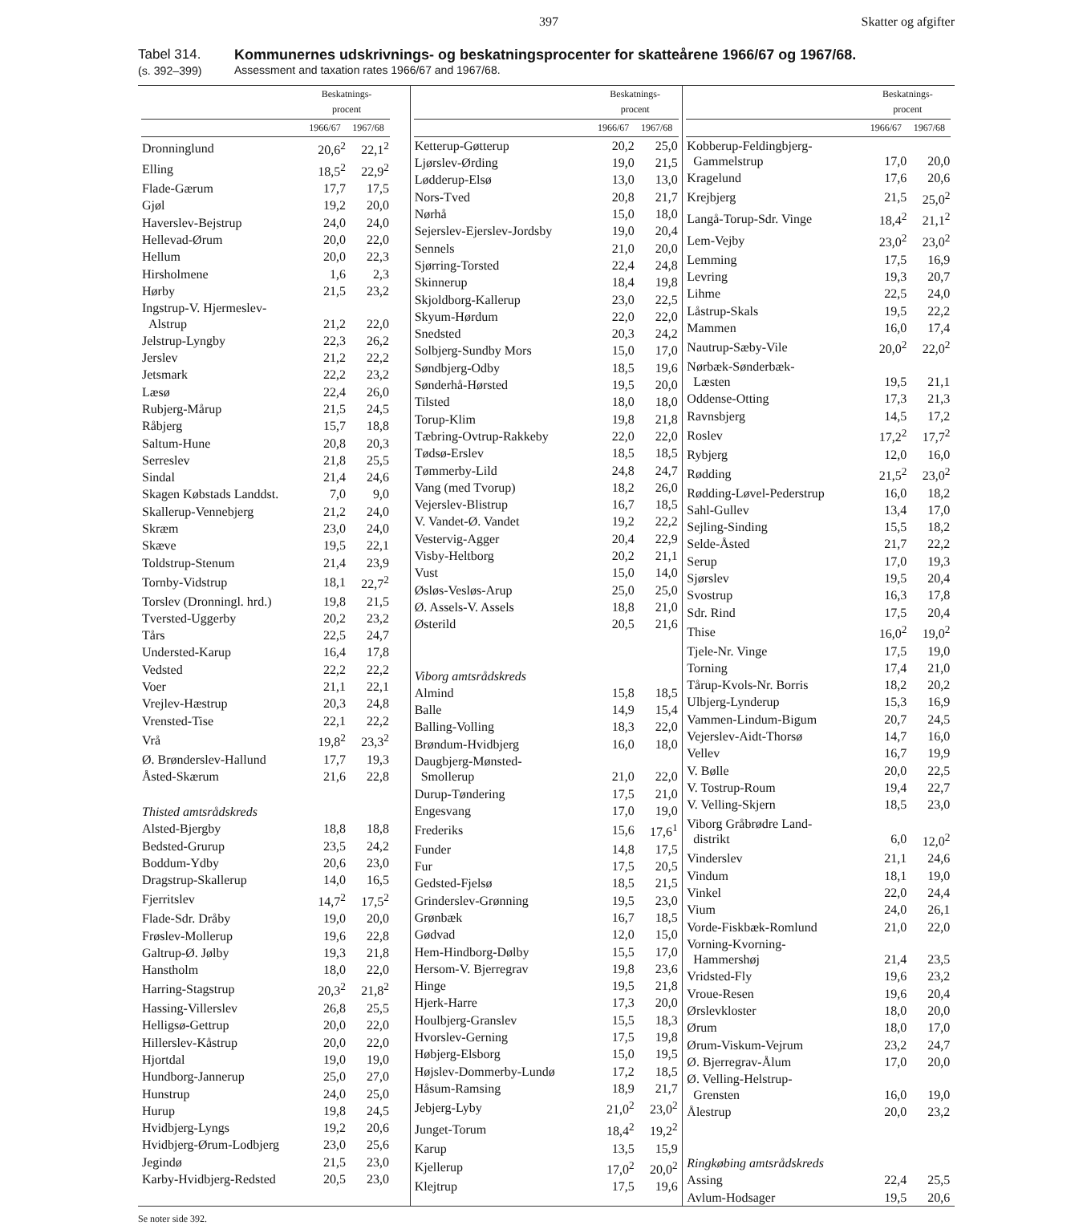397 Skatter og afgifter
Tabel 314.
(s. 392–399)
Kommunernes udskrivnings- og beskatningsprocenter for skatteårene 1966/67 og 1967/68.
Assessment and taxation rates 1966/67 and 1967/68.
| | Beskatnings- procent | |
| --- | --- | --- |
| | 1966/67 | 1967/68 |
| Dronninglund | 20,6<sup>2</sup> | 22,1<sup>2</sup> |
| Elling | 18,5<sup>2</sup> | 22,9<sup>2</sup> |
| Flade-Gærum | 17,7 | 17,5 |
| Gjøl | 19,2 | 20,0 |
| Haverslev-Bejstrup | 24,0 | 24,0 |
| Hellevad-Ørum | 20,0 | 22,0 |
| Hellum | 20,0 | 22,3 |
| Hirsholmene | 1,6 | 2,3 |
| Hørby | 21,5 | 23,2 |
| Ingstrup-V. Hjermeslev- Alstrup | 21,2 | 22,0 |
| Jelstrup-Lyngby | 22,3 | 26,2 |
| Jerslev | 21,2 | 22,2 |
| Jetsmark | 22,2 | 23,2 |
| Læsø | 22,4 | 26,0 |
| Rubjerg-Mårup | 21,5 | 24,5 |
| Råbjerg | 15,7 | 18,8 |
| Saltum-Hune | 20,8 | 20,3 |
| Serreslev | 21,8 | 25,5 |
| Sindal | 21,4 | 24,6 |
| Skagen Købstads Landdst. | 7,0 | 9,0 |
| Skallerup-Vennebjerg | 21,2 | 24,0 |
| Skræm | 23,0 | 24,0 |
| Skæve | 19,5 | 22,1 |
| Toldstrup-Stenum | 21,4 | 23,9 |
| Tornby-Vidstrup | 18,1 | 22,7<sup>2</sup> |
| Torslev (Dronningl. hrd.) | 19,8 | 21,5 |
| Tversted-Uggerby | 20,2 | 23,2 |
| Tårs | 22,5 | 24,7 |
| Understed-Karup | 16,4 | 17,8 |
| Vedsted | 22,2 | 22,2 |
| Voer | 21,1 | 22,1 |
| Vrejlev-Hæstrup | 20,3 | 24,8 |
| Vrensted-Tise | 22,1 | 22,2 |
| Vrå | 19,8<sup>2</sup> | 23,3<sup>2</sup> |
| Ø. Brønderslev-Hallund | 17,7 | 19,3 |
| Åsted-Skærum | 21,6 | 22,8 |
| Thisted amtsrådskreds | | |
| Alsted-Bjergby | 18,8 | 18,8 |
| Bedsted-Grurup | 23,5 | 24,2 |
| Boddum-Ydby | 20,6 | 23,0 |
| Dragstrup-Skallerup | 14,0 | 16,5 |
| Fjerritslev | 14,7<sup>2</sup> | 17,5<sup>2</sup> |
| Flade-Sdr. Dråby | 19,0 | 20,0 |
| Frøslev-Mollerup | 19,6 | 22,8 |
| Galtrup-Ø. Jølby | 19,3 | 21,8 |
| Hanstholm | 18,0 | 22,0 |
| Harring-Stagstrup | 20,3<sup>2</sup> | 21,8<sup>2</sup> |
| Hassing-Villerslev | 26,8 | 25,5 |
| Helligsø-Gettrup | 20,0 | 22,0 |
| Hillerslev-Kåstrup | 20,0 | 22,0 |
| Hjortdal | 19,0 | 19,0 |
| Hundborg-Jannerup | 25,0 | 27,0 |
| Hunstrup | 24,0 | 25,0 |
| Hurup | 19,8 | 24,5 |
| Hvidbjerg-Lyngs | 19,2 | 20,6 |
| Hvidbjerg-Ørum-Lodbjerg | 23,0 | 25,6 |
| Jegindø | 21,5 | 23,0 |
| Karby-Hvidbjerg-Redsted | 20,5 | 23,0 |
| | Beskatnings- procent | |
| --- | --- | --- |
| | 1966/67 | 1967/68 |
| Ketterup-Gøtterup | 20,2 | 25,0 |
| Ljørslev-Ørding | 19,0 | 21,5 |
| Lødderup-Elsø | 13,0 | 13,0 |
| Nors-Tved | 20,8 | 21,7 |
| Nørhå | 15,0 | 18,0 |
| Sejerslev-Ejerslev-Jordsby | 19,0 | 20,4 |
| Sennels | 21,0 | 20,0 |
| Sjørring-Torsted | 22,4 | 24,8 |
| Skinnerup | 18,4 | 19,8 |
| Skjoldborg-Kallerup | 23,0 | 22,5 |
| Skyum-Hørdum | 22,0 | 22,0 |
| Snedsted | 20,3 | 24,2 |
| Solbjerg-Sundby Mors | 15,0 | 17,0 |
| Søndbjerg-Odby | 18,5 | 19,6 |
| Sønderhå-Hørsted | 19,5 | 20,0 |
| Tilsted | 18,0 | 18,0 |
| Torup-Klim | 19,8 | 21,8 |
| Tæbring-Ovtrup-Rakkeby | 22,0 | 22,0 |
| Tødsø-Erslev | 18,5 | 18,5 |
| Tømmerby-Lild | 24,8 | 24,7 |
| Vang (med Tvorup) | 18,2 | 26,0 |
| Vejerslev-Blistrup | 16,7 | 18,5 |
| V. Vandet-Ø. Vandet | 19,2 | 22,2 |
| Vestervig-Agger | 20,4 | 22,9 |
| Visby-Heltborg | 20,2 | 21,1 |
| Vust | 15,0 | 14,0 |
| Øsløs-Vesløs-Arup | 25,0 | 25,0 |
| Ø. Assels-V. Assels | 18,8 | 21,0 |
| Østerild | 20,5 | 21,6 |
| Viborg amtsrådskreds | | |
| Almind | 15,8 | 18,5 |
| Balle | 14,9 | 15,4 |
| Balling-Volling | 18,3 | 22,0 |
| Brøndum-Hvidbjerg | 16,0 | 18,0 |
| Daugbjerg-Mønsted- Smollerup | 21,0 | 22,0 |
| Durup-Tøndering | 17,5 | 21,0 |
| Engesvang | 17,0 | 19,0 |
| Frederiks | 15,6 | 17,6<sup>1</sup> |
| Funder | 14,8 | 17,5 |
| Fur | 17,5 | 20,5 |
| Gedsted-Fjelsø | 18,5 | 21,5 |
| Grinderslev-Grønning | 19,5 | 23,0 |
| Grønbæk | 16,7 | 18,5 |
| Gødvad | 12,0 | 15,0 |
| Hem-Hindborg-Dølby | 15,5 | 17,0 |
| Hersom-V. Bjerregrav | 19,8 | 23,6 |
| Hinge | 19,5 | 21,8 |
| Hjerk-Harre | 17,3 | 20,0 |
| Houlbjerg-Granslev | 15,5 | 18,3 |
| Hvorslev-Gerning | 17,5 | 19,8 |
| Høbjerg-Elsborg | 15,0 | 19,5 |
| Højslev-Dommerby-Lundø | 17,2 | 18,5 |
| Håsum-Ramsing | 18,9 | 21,7 |
| Jebjerg-Lyby | 21,0<sup>2</sup> | 23,0<sup>2</sup> |
| Junget-Torum | 18,4<sup>2</sup> | 19,2<sup>2</sup> |
| Karup | 13,5 | 15,9 |
| Kjellerup | 17,0<sup>2</sup> | 20,0<sup>2</sup> |
| Klejtrup | 17,5 | 19,6 |
| | Beskatnings- procent | |
| --- | --- | --- |
| | 1966/67 | 1967/68 |
| Kobberup-Feldingbjerg- Gammelstrup | 17,0 | 20,0 |
| Kragelund | 17,6 | 20,6 |
| Krejbjerg | 21,5 | 25,0<sup>2</sup> |
| Langå-Torup-Sdr. Vinge | 18,4<sup>2</sup> | 21,1<sup>2</sup> |
| Lem-Vejby | 23,0<sup>2</sup> | 23,0<sup>2</sup> |
| Lemming | 17,5 | 16,9 |
| Levring | 19,3 | 20,7 |
| Lihme | 22,5 | 24,0 |
| Låstrup-Skals | 19,5 | 22,2 |
| Mammen | 16,0 | 17,4 |
| Nautrup-Sæby-Vile | 20,0<sup>2</sup> | 22,0<sup>2</sup> |
| Nørbæk-Sønderbæk- Læsten | 19,5 | 21,1 |
| Oddense-Otting | 17,3 | 21,3 |
| Ravnsbjerg | 14,5 | 17,2 |
| Roslev | 17,2<sup>2</sup> | 17,7<sup>2</sup> |
| Rybjerg | 12,0 | 16,0 |
| Rødding | 21,5<sup>2</sup> | 23,0<sup>2</sup> |
| Rødding-Løvel-Pederstrup | 16,0 | 18,2 |
| Sahl-Gullev | 13,4 | 17,0 |
| Sejling-Sinding | 15,5 | 18,2 |
| Selde-Åsted | 21,7 | 22,2 |
| Serup | 17,0 | 19,3 |
| Sjørslev | 19,5 | 20,4 |
| Svostrup | 16,3 | 17,8 |
| Sdr. Rind | 17,5 | 20,4 |
| Thise | 16,0<sup>2</sup> | 19,0<sup>2</sup> |
| Tjele-Nr. Vinge | 17,5 | 19,0 |
| Torning | 17,4 | 21,0 |
| Tårup-Kvols-Nr. Borris | 18,2 | 20,2 |
| Ulbjerg-Lynderup | 15,3 | 16,9 |
| Vammen-Lindum-Bigum | 20,7 | 24,5 |
| Vejerslev-Aidt-Thorsø | 14,7 | 16,0 |
| Vellev | 16,7 | 19,9 |
| V. Bølle | 20,0 | 22,5 |
| V. Tostrup-Roum | 19,4 | 22,7 |
| V. Velling-Skjern | 18,5 | 23,0 |
| Viborg Gråbrødre Land- distrikt | 6,0 | 12,0<sup>2</sup> |
| Vinderslev | 21,1 | 24,6 |
| Vindum | 18,1 | 19,0 |
| Vinkel | 22,0 | 24,4 |
| Vium | 24,0 | 26,1 |
| Vorde-Fiskbæk-Romlund | 21,0 | 22,0 |
| Vorning-Kvorning- Hammershøj | 21,4 | 23,5 |
| Vridsted-Fly | 19,6 | 23,2 |
| Vroue-Resen | 19,6 | 20,4 |
| Ørslevkloster | 18,0 | 20,0 |
| Ørum | 18,0 | 17,0 |
| Ørum-Viskum-Vejrum | 23,2 | 24,7 |
| Ø. Bjerregrav-Ålum | 17,0 | 20,0 |
| Ø. Velling-Helstrup- Grensten | 16,0 | 19,0 |
| Ålestrup | 20,0 | 23,2 |
| Ringkøbing amtsrådskreds | | |
| Assing | 22,4 | 25,5 |
| Avlum-Hodsager | 19,5 | 20,6 |
Se noter side 392.